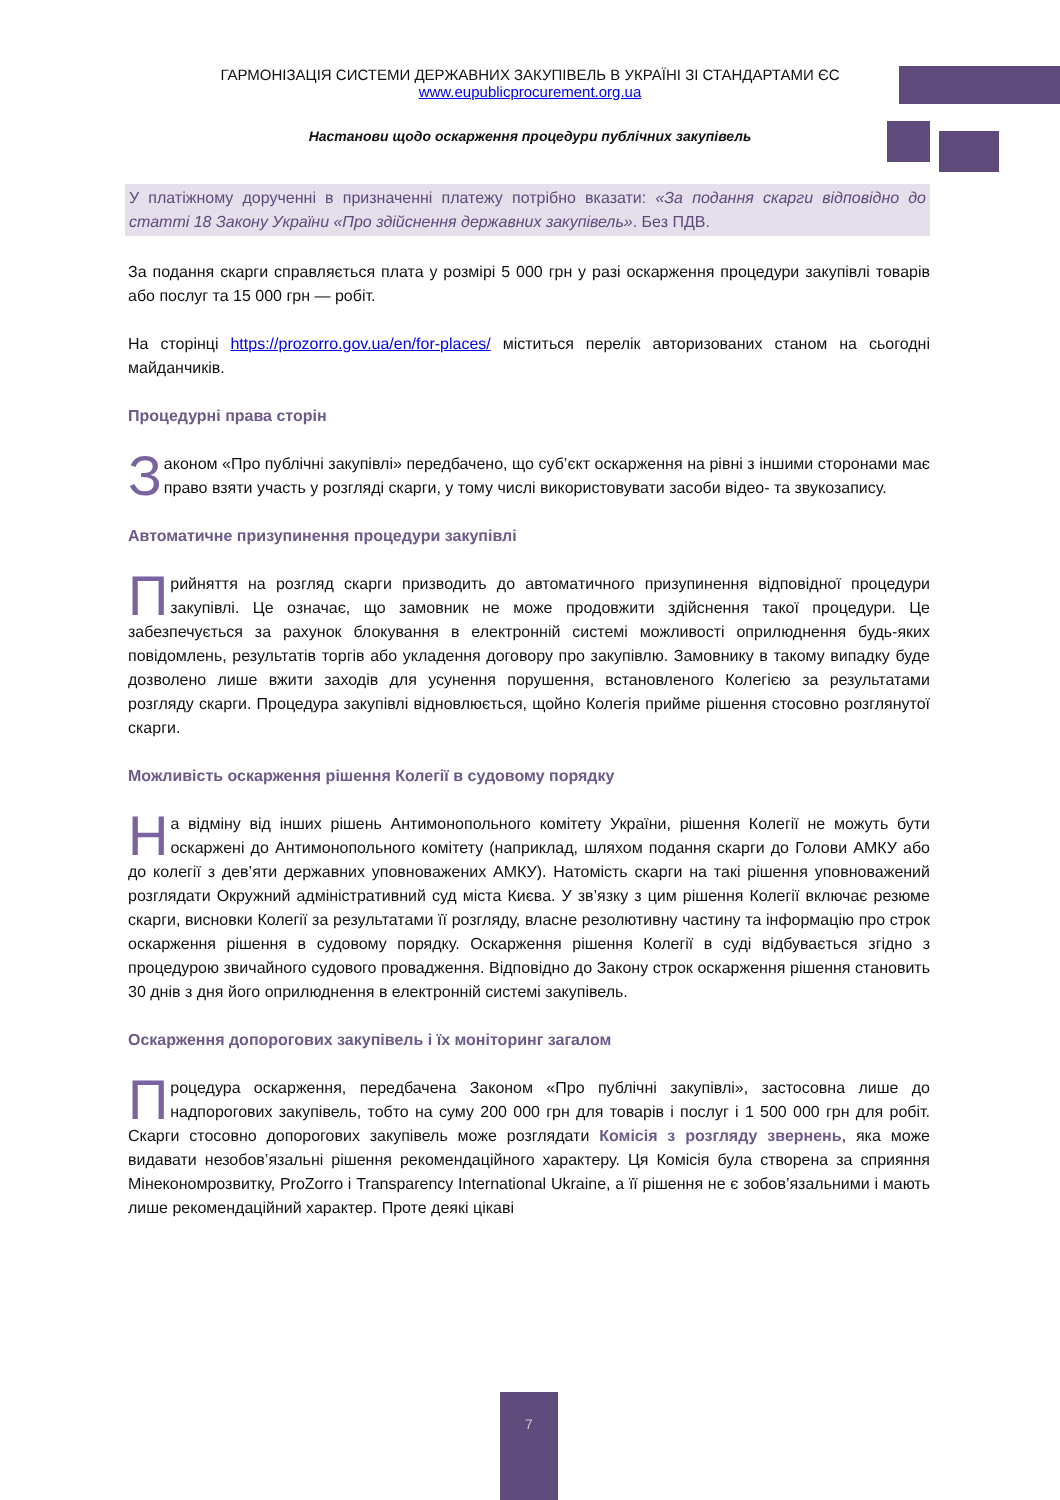ГАРМОНІЗАЦІЯ СИСТЕМИ ДЕРЖАВНИХ ЗАКУПІВЕЛЬ В УКРАЇНІ ЗІ СТАНДАРТАМИ ЄС
www.eupublicprocurement.org.ua
Настанови щодо оскарження процедури публічних закупівель
У платіжному дорученні в призначенні платежу потрібно вказати: «За подання скарги відповідно до статті 18 Закону України «Про здійснення державних закупівель». Без ПДВ.
За подання скарги справляється плата у розмірі 5 000 грн у разі оскарження процедури закупівлі товарів або послуг та 15 000 грн — робіт.
На сторінці https://prozorro.gov.ua/en/for-places/ міститься перелік авторизованих станом на сьогодні майданчиків.
Процедурні права сторін
Законом «Про публічні закупівлі» передбачено, що суб’єкт оскарження на рівні з іншими сторонами має право взяти участь у розгляді скарги, у тому числі використовувати засоби відео- та звукозапису.
Автоматичне призупинення процедури закупівлі
Прийняття на розгляд скарги призводить до автоматичного призупинення відповідної процедури закупівлі. Це означає, що замовник не може продовжити здійснення такої процедури. Це забезпечується за рахунок блокування в електронній системі можливості оприлюднення будь-яких повідомлень, результатів торгів або укладення договору про закупівлю. Замовнику в такому випадку буде дозволено лише вжити заходів для усунення порушення, встановленого Колегією за результатами розгляду скарги. Процедура закупівлі відновлюється, щойно Колегія прийме рішення стосовно розглянутої скарги.
Можливість оскарження рішення Колегії в судовому порядку
На відміну від інших рішень Антимонопольного комітету України, рішення Колегії не можуть бути оскаржені до Антимонопольного комітету (наприклад, шляхом подання скарги до Голови АМКУ або до колегії з дев’яти державних уповноважених АМКУ). Натомість скарги на такі рішення уповноважений розглядати Окружний адміністративний суд міста Києва. У зв’язку з цим рішення Колегії включає резюме скарги, висновки Колегії за результатами її розгляду, власне резолютивну частину та інформацію про строк оскарження рішення в судовому порядку. Оскарження рішення Колегії в суді відбувається згідно з процедурою звичайного судового провадження. Відповідно до Закону строк оскарження рішення становить 30 днів з дня його оприлюднення в електронній системі закупівель.
Оскарження допорогових закупівель і їх моніторинг загалом
Процедура оскарження, передбачена Законом «Про публічні закупівлі», застосовна лише до надпорогових закупівель, тобто на суму 200 000 грн для товарів і послуг і 1 500 000 грн для робіт. Скарги стосовно допорогових закупівель може розглядати Комісія з розгляду звернень, яка може видавати незобов’язальні рішення рекомендаційного характеру. Ця Комісія була створена за сприяння Мінекономрозвитку, ProZorro і Transparency International Ukraine, а її рішення не є зобов’язальними і мають лише рекомендаційний характер. Проте деякі цікаві
7